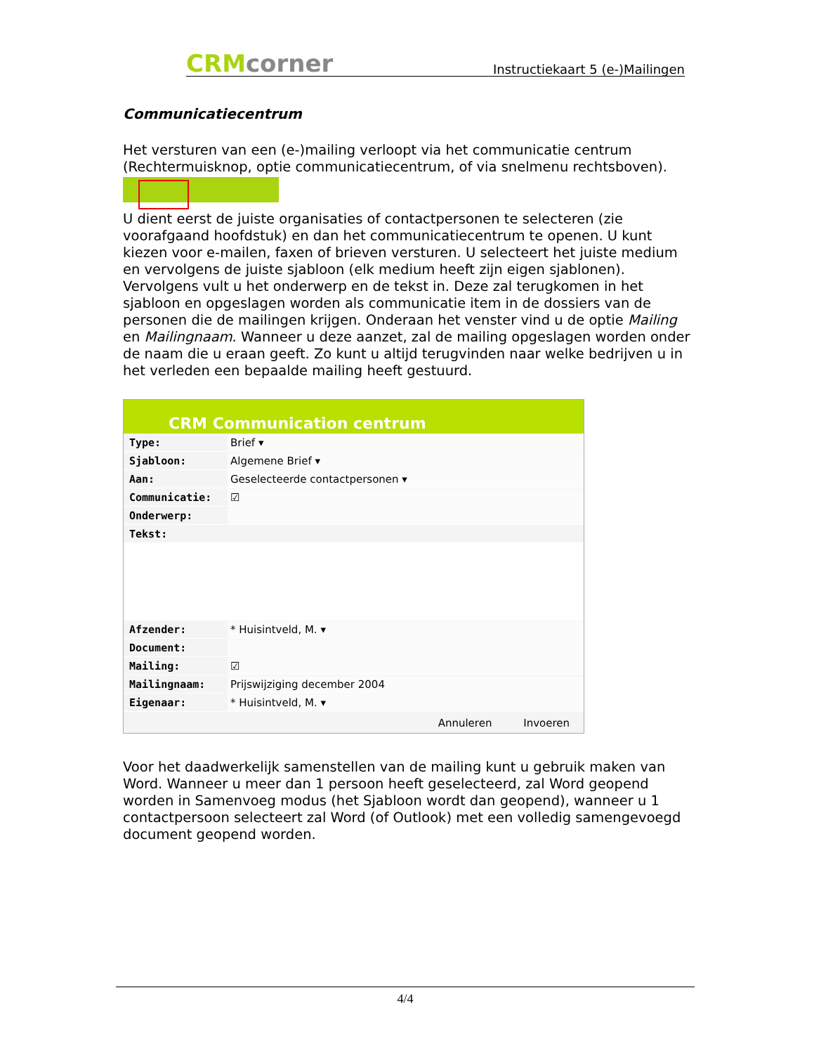CRM corner
Instructiekaart 5 (e-)Mailingen
Communicatiecentrum
Het versturen van een (e-)mailing verloopt via het communicatie centrum (Rechtermuisknop, optie communicatiecentrum, of via snelmenu rechtsboven).
U dient eerst de juiste organisaties of contactpersonen te selecteren (zie voorafgaand hoofdstuk) en dan het communicatiecentrum te openen. U kunt kiezen voor e-mailen, faxen of brieven versturen. U selecteert het juiste medium en vervolgens de juiste sjabloon (elk medium heeft zijn eigen sjablonen). Vervolgens vult u het onderwerp en de tekst in. Deze zal terugkomen in het sjabloon en opgeslagen worden als communicatie item in de dossiers van de personen die de mailingen krijgen. Onderaan het venster vind u de optie Mailing en Mailingnaam. Wanneer u deze aanzet, zal de mailing opgeslagen worden onder de naam die u eraan geeft. Zo kunt u altijd terugvinden naar welke bedrijven u in het verleden een bepaalde mailing heeft gestuurd.
CRM Communication centrum
Type:
Brief ▾
Sjabloon:
Algemene Brief ▾
Aan:
Geselecteerde contactpersonen ▾
Communicatie:
☑
Onderwerp:
Tekst:
Afzender:
* Huisintveld, M. ▾
Document:
Mailing:
☑
Mailingnaam:
Prijswijziging december 2004
Eigenaar:
* Huisintveld, M. ▾
Annuleren Invoeren
Voor het daadwerkelijk samenstellen van de mailing kunt u gebruik maken van Word. Wanneer u meer dan 1 persoon heeft geselecteerd, zal Word geopend worden in Samenvoeg modus (het Sjabloon wordt dan geopend), wanneer u 1 contactpersoon selecteert zal Word (of Outlook) met een volledig samengevoegd document geopend worden.
4/4